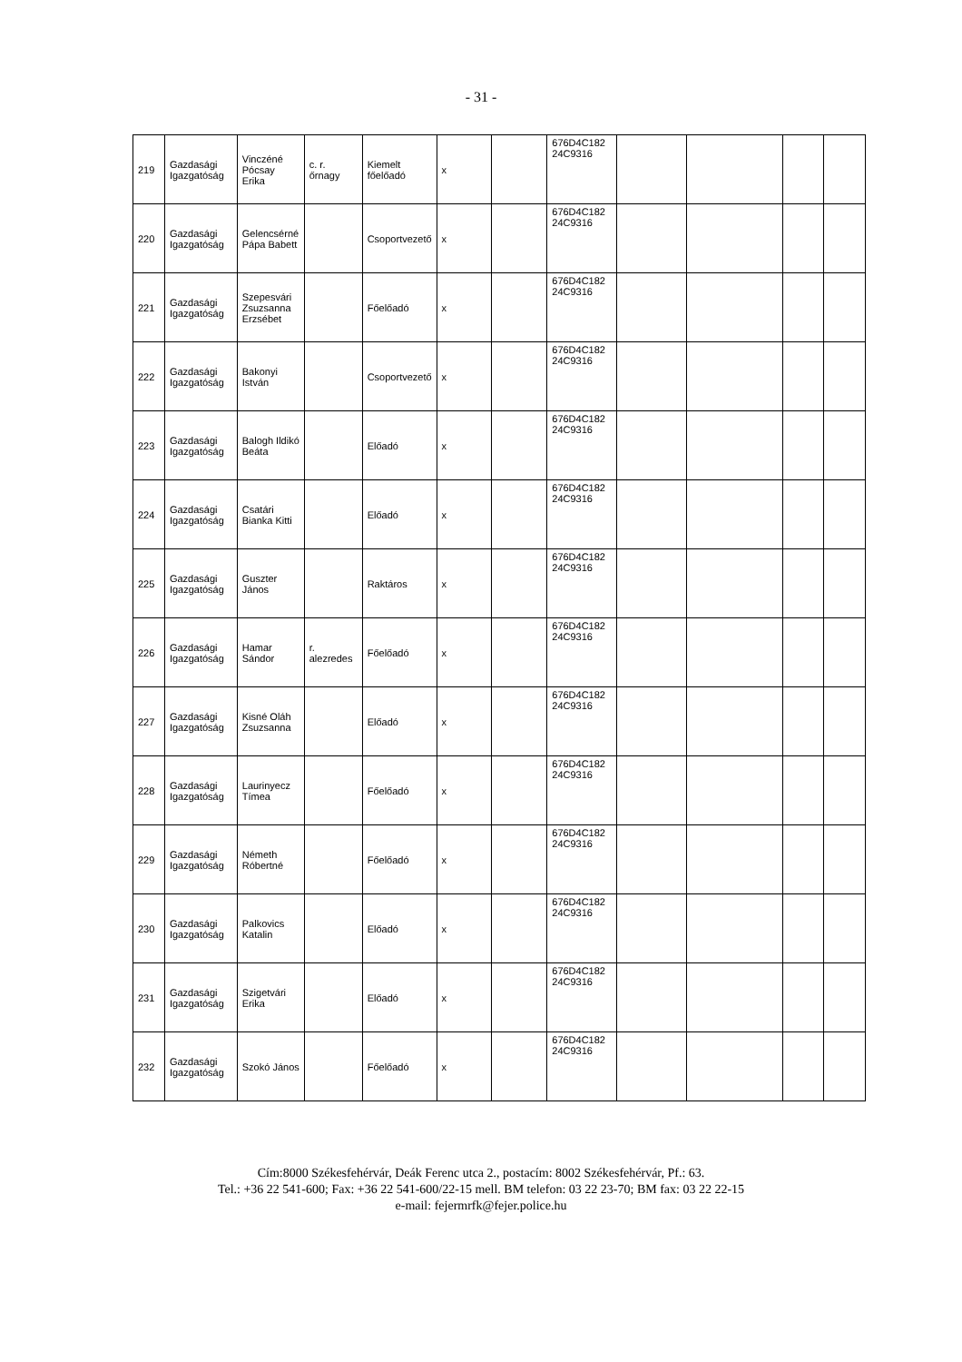- 31 -
| 219 | Gazdasági Igazgatóság | Vinczéné Pócsay Erika | c. r. őrnagy | Kiemelt főelőadó | x | | 676D4C182 24C9316 | | | | |
| 220 | Gazdasági Igazgatóság | Gelencsérné Pápa Babett | | Csoportvezető | x | | 676D4C182 24C9316 | | | | |
| 221 | Gazdasági Igazgatóság | Szepesvári Zsuzsanna Erzsébet | | Főelőadó | x | | 676D4C182 24C9316 | | | | |
| 222 | Gazdasági Igazgatóság | Bakonyi István | | Csoportvezető | x | | 676D4C182 24C9316 | | | | |
| 223 | Gazdasági Igazgatóság | Balogh Ildikó Beáta | | Előadó | x | | 676D4C182 24C9316 | | | | |
| 224 | Gazdasági Igazgatóság | Csatári Bianka Kitti | | Előadó | x | | 676D4C182 24C9316 | | | | |
| 225 | Gazdasági Igazgatóság | Guszter János | | Raktáros | x | | 676D4C182 24C9316 | | | | |
| 226 | Gazdasági Igazgatóság | Hamar Sándor | r. alezredes | Főelőadó | x | | 676D4C182 24C9316 | | | | |
| 227 | Gazdasági Igazgatóság | Kisné Oláh Zsuzsanna | | Előadó | x | | 676D4C182 24C9316 | | | | |
| 228 | Gazdasági Igazgatóság | Laurinyecz Tímea | | Főelőadó | x | | 676D4C182 24C9316 | | | | |
| 229 | Gazdasági Igazgatóság | Németh Róbertné | | Főelőadó | x | | 676D4C182 24C9316 | | | | |
| 230 | Gazdasági Igazgatóság | Palkovics Katalin | | Előadó | x | | 676D4C182 24C9316 | | | | |
| 231 | Gazdasági Igazgatóság | Szigetvári Erika | | Előadó | x | | 676D4C182 24C9316 | | | | |
| 232 | Gazdasági Igazgatóság | Szokó János | | Főelőadó | x | | 676D4C182 24C9316 | | | | |
Cím:8000 Székesfehérvár, Deák Ferenc utca 2., postacím: 8002 Székesfehérvár, Pf.: 63.
Tel.: +36 22 541-600; Fax: +36 22 541-600/22-15 mell. BM telefon: 03 22 23-70; BM fax: 03 22 22-15
e-mail: fejermrfk@fejer.police.hu